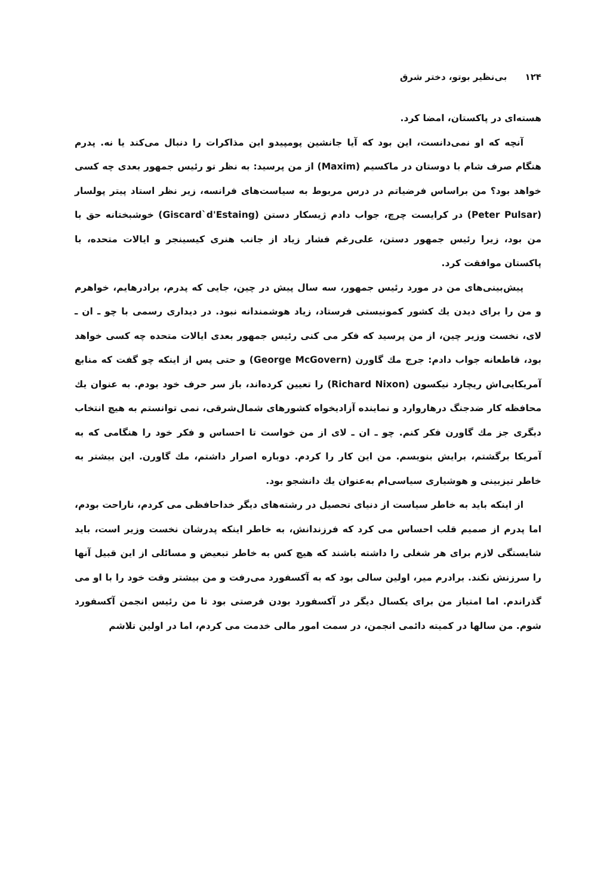۱۲۴ بی‌نظیر بوتو، دختر شرق
هسته‌ای در پاکستان، امضا کرد.
آنچه که او نمی‌دانست، این بود که آیا جانشین پومپیدو این مذاکرات را دنبال می‌کند یا نه. پدرم هنگام صرف شام با دوستان در ماکسیم (Maxim) از من پرسید: به نظر تو رئیس جمهور بعدی چه کسی خواهد بود؟ من براساس فرضیاتم در درس مربوط به سیاست‌های فرانسه، زیر نظر استاد پیتر پولسار (Peter Pulsar) در کرایست چرچ، جواب دادم ژیسکار دستن (Giscard`d'Estaing) خوشبختانه حق با من بود، زیرا رئیس جمهور دستن، علی‌رغم فشار زیاد از جانب هنری کیسینجر و ایالات متحده، با پاکستان موافقت کرد.
پیش‌بینی‌های من در مورد رئیس جمهور، سه سال پیش در چین، جایی که پدرم، برادرهایم، خواهرم و من را برای دیدن یك کشور کمونیستی فرستاد، زیاد هوشمندانه نبود. در دیداری رسمی با چو ـ ان ـ لای، نخست وزیر چین، از من پرسید که فکر می کنی رئیس جمهور بعدی ایالات متحده چه کسی خواهد بود، قاطعانه جواب دادم: جرج مك گاورن (George McGovern) و حتی پس از اینکه چو گفت که منابع آمریکایی‌اش ریچارد نیکسون (Richard Nixon) را تعیین کرده‌اند، باز سر حرف خود بودم. به عنوان یك محافظه کار ضدجنگ درهاروارد و نماینده آزادیخواه کشورهای شمال‌شرقی، نمی توانستم به هیچ انتخاب دیگری جز مك گاورن فکر کنم. چو ـ ان ـ لای از من خواست تا احساس و فکر خود را هنگامی که به آمریکا برگشتم، برایش بنویسم. من این کار را کردم. دوباره اصرار داشتم، مك گاورن. این بیشتر به خاطر تیزبینی و هوشیاری سیاسی‌ام به‌عنوان یك دانشجو بود.
از اینکه باید به خاطر سیاست از دنیای تحصیل در رشته‌های دیگر خداحافظی می کردم، ناراحت بودم، اما پدرم از صمیم قلب احساس می کرد که فرزندانش، به خاطر اینکه پدرشان نخست وزیر است، باید شایستگی لازم برای هر شغلی را داشته باشند که هیچ کس به خاطر تبعیض و مسائلی از این قبیل آنها را سرزنش نکند. برادرم میر، اولین سالی بود که به آکسفورد می‌رفت و من بیشتر وقت خود را با او می گذراندم. اما امتیاز من برای یکسال دیگر در آکسفورد بودن فرصتی بود تا من رئیس انجمن آکسفورد شوم. من سالها در کمیته دائمی انجمن، در سمت امور مالی خدمت می کردم، اما در اولین تلاشم